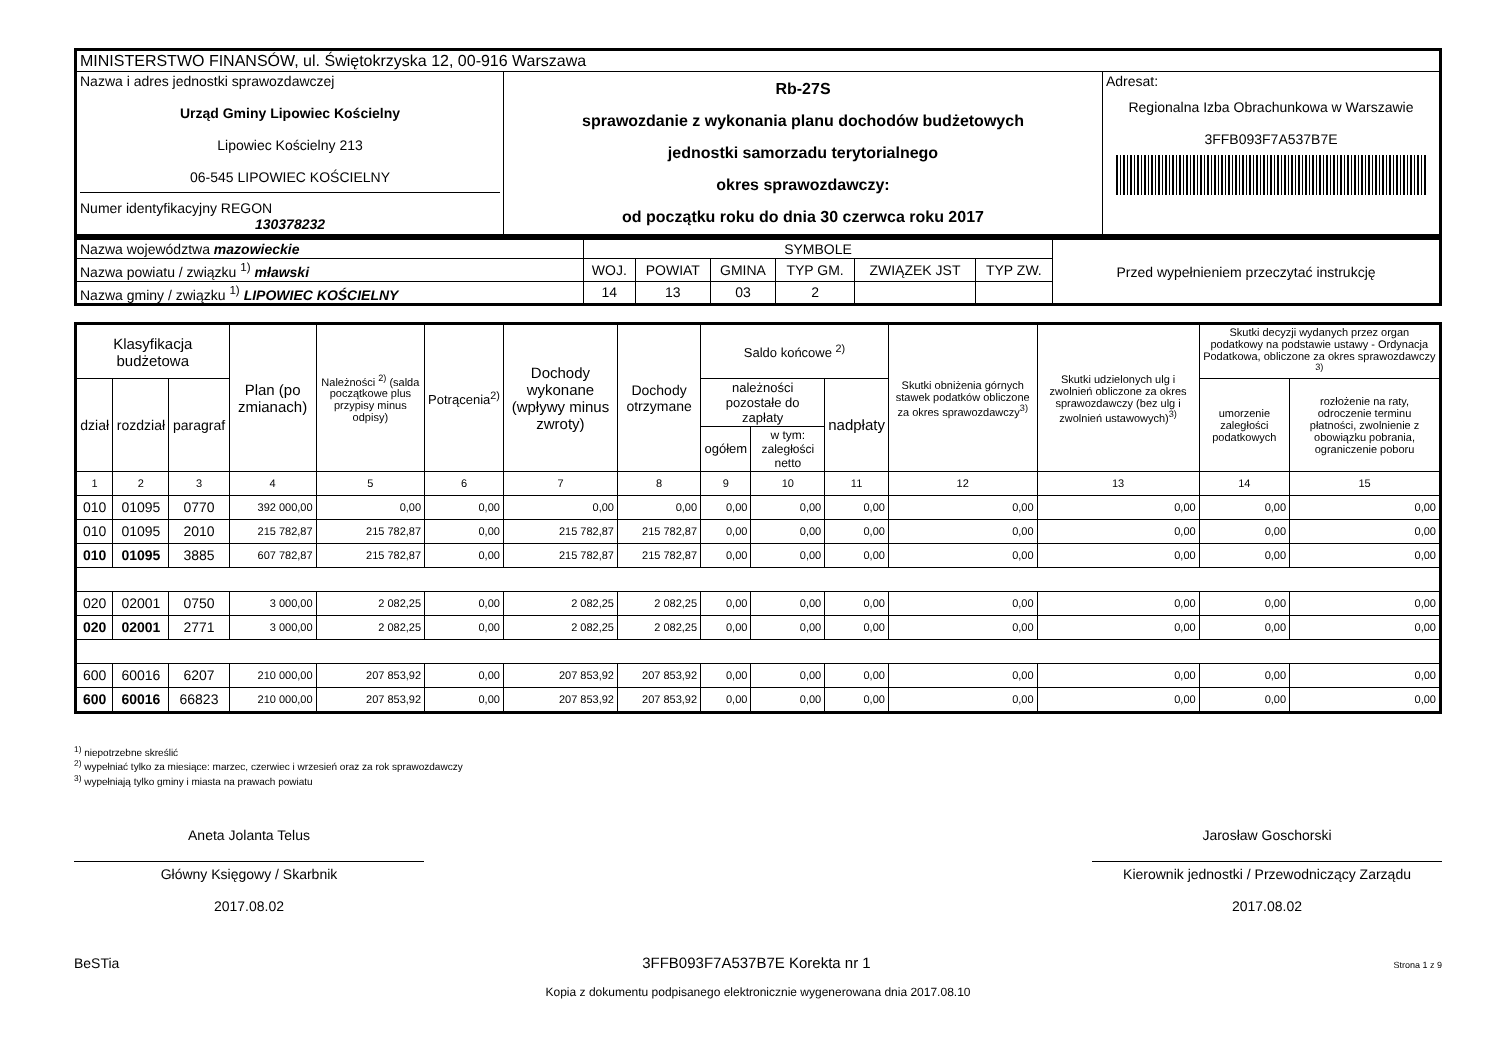| MINISTERSTWO FINANSÓW, ul. Świętokrzyska 12, 00-916 Warszawa | | |
| Nazwa i adres jednostki sprawozdawczej Urząd Gminy Lipowiec Kościelny Lipowiec Kościelny 213 06-545 LIPOWIEC KOŚCIELNY Numer identyfikacyjny REGON 130378232 | Rb-27S sprawozdanie z wykonania planu dochodów budżetowych jednostki samorzadu terytorialnego okres sprawozdawczy: od początku roku do dnia 30 czerwca roku 2017 | Adresat: Regionalna Izba Obrachunkowa w Warszawie 3FFB093F7A537B7E |
| Nazwa województwa mazowieckie | SYMBOLE | | | | | | Przed wypełnieniem przeczytać instrukcję |
| Nazwa powiatu / związku <sup>1)</sup> mławski | WOJ. | POWIAT | GMINA | TYP GM. | ZWIĄZEK JST | TYP ZW. | |
| Nazwa gminy / związku <sup>1)</sup> LIPOWIEC KOŚCIELNY | 14 | 13 | 03 | 2 | | | |
| Klasyfikacja budżetowa | | | Plan (po zmianach) | Należności <sup>2)</sup> (salda początkowe plus przypisy minus odpisy) | Potrącenia<sup>2)</sup> | Dochody wykonane (wpływy minus zwroty) | Dochody otrzymane | Saldo końcowe <sup>2)</sup> | | | Skutki obniżenia górnych stawek podatków obliczone za okres sprawozdawczy<sup>3)</sup> | Skutki udzielonych ulg i zwolnień obliczone za okres sprawozdawczy (bez ulg i zwolnień ustawowych)<sup>3)</sup> | Skutki decyzji wydanych przez organ podatkowy na podstawie ustawy - Ordynacja Podatkowa, obliczone za okres sprawozdawczy <sup>3)</sup> | |
| --- | --- | --- | --- | --- | --- | --- | --- | --- | --- | --- | --- | --- | --- | --- |
| dział | rozdział | paragraf | | | | | | należności pozostałe do zapłaty | | nadpłaty | | | umorzenie zaległości podatkowych | rozłożenie na raty, odroczenie terminu płatności, zwolnienie z obowiązku pobrania, ograniczenie poboru |
| | | | | | | | | ogółem | w tym: zaległości netto | | | | | |
| 1 | 2 | 3 | 4 | 5 | 6 | 7 | 8 | 9 | 10 | 11 | 12 | 13 | 14 | 15 |
| 010 | 01095 | 0770 | 392 000,00 | 0,00 | 0,00 | 0,00 | 0,00 | 0,00 | 0,00 | 0,00 | 0,00 | 0,00 | 0,00 | 0,00 |
| 010 | 01095 | 2010 | 215 782,87 | 215 782,87 | 0,00 | 215 782,87 | 215 782,87 | 0,00 | 0,00 | 0,00 | 0,00 | 0,00 | 0,00 | 0,00 |
| 010 | 01095 | 3885 | 607 782,87 | 215 782,87 | 0,00 | 215 782,87 | 215 782,87 | 0,00 | 0,00 | 0,00 | 0,00 | 0,00 | 0,00 | 0,00 |
| 020 | 02001 | 0750 | 3 000,00 | 2 082,25 | 0,00 | 2 082,25 | 2 082,25 | 0,00 | 0,00 | 0,00 | 0,00 | 0,00 | 0,00 | 0,00 |
| 020 | 02001 | 2771 | 3 000,00 | 2 082,25 | 0,00 | 2 082,25 | 2 082,25 | 0,00 | 0,00 | 0,00 | 0,00 | 0,00 | 0,00 | 0,00 |
| 600 | 60016 | 6207 | 210 000,00 | 207 853,92 | 0,00 | 207 853,92 | 207 853,92 | 0,00 | 0,00 | 0,00 | 0,00 | 0,00 | 0,00 | 0,00 |
| 600 | 60016 | 66823 | 210 000,00 | 207 853,92 | 0,00 | 207 853,92 | 207 853,92 | 0,00 | 0,00 | 0,00 | 0,00 | 0,00 | 0,00 | 0,00 |
<sup>1)</sup> niepotrzebne skreślić
<sup>2)</sup> wypełniać tylko za miesiące: marzec, czerwiec i wrzesień oraz za rok sprawozdawczy
<sup>3)</sup> wypełniają tylko gminy i miasta na prawach powiatu
Aneta Jolanta Telus
Główny Księgowy / Skarbnik
2017.08.02
Jarosław Goschorski
Kierownik jednostki / Przewodniczący Zarządu
2017.08.02
BeSTia 3FFB093F7A537B7E Korekta nr 1 Strona 1 z 9
Kopia z dokumentu podpisanego elektronicznie wygenerowana dnia 2017.08.10